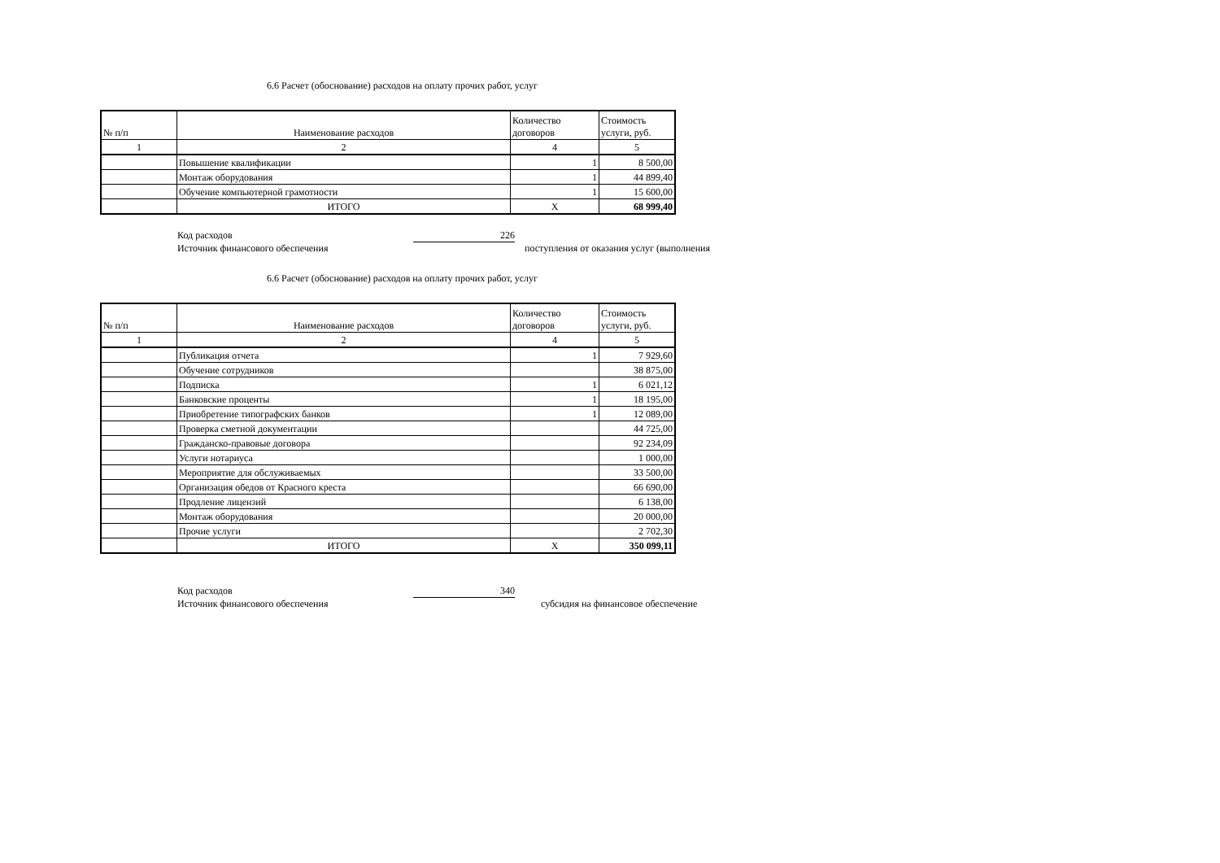6.6 Расчет (обоснование) расходов на оплату прочих работ, услуг
| № п/п | Наименование расходов | Количество договоров | Стоимость услуги, руб. |
| --- | --- | --- | --- |
| 1 | 2 | 4 | 5 |
| | Повышение квалификации | 1 | 8 500,00 |
| | Монтаж оборудования | 1 | 44 899,40 |
| | Обучение компьютерной грамотности | 1 | 15 600,00 |
| | ИТОГО | X | 68 999,40 |
Код расходов 226
Источник финансового обеспечения поступления от оказания услуг (выполнения
6.6 Расчет (обоснование) расходов на оплату прочих работ, услуг
| № п/п | Наименование расходов | Количество договоров | Стоимость услуги, руб. |
| --- | --- | --- | --- |
| 1 | 2 | 4 | 5 |
| | Публикация отчета | 1 | 7 929,60 |
| | Обучение сотрудников | | 38 875,00 |
| | Подписка | 1 | 6 021,12 |
| | Банковские проценты | 1 | 18 195,00 |
| | Приобретение типографских банков | 1 | 12 089,00 |
| | Проверка сметной документации | | 44 725,00 |
| | Гражданско-правовые договора | | 92 234,09 |
| | Услуги нотариуса | | 1 000,00 |
| | Мероприятие для обслуживаемых | | 33 500,00 |
| | Организация обедов от Красного креста | | 66 690,00 |
| | Продление лицензий | | 6 138,00 |
| | Монтаж оборудования | | 20 000,00 |
| | Прочие услуги | | 2 702,30 |
| | ИТОГО | X | 350 099,11 |
Код расходов 340
Источник финансового обеспечения субсидия на финансовое обеспечение